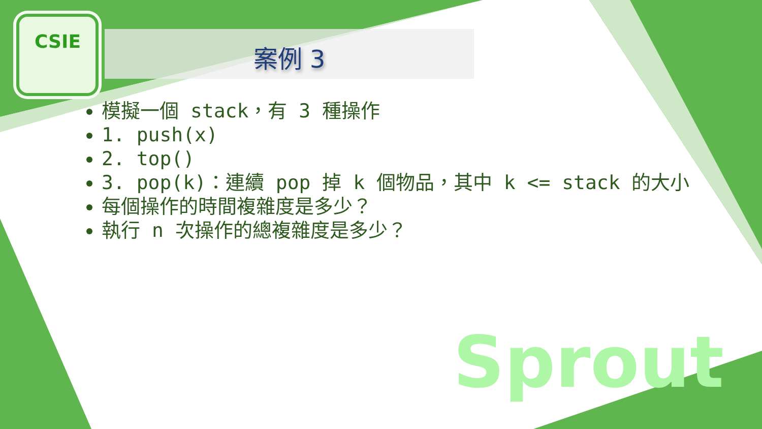CSIE
案例 3
模擬一個 stack，有 3 種操作
1. push(x)
2. top()
3. pop(k)：連續 pop 掉 k 個物品，其中 k <= stack 的大小
每個操作的時間複雜度是多少？
執行 n 次操作的總複雜度是多少？
Sprout